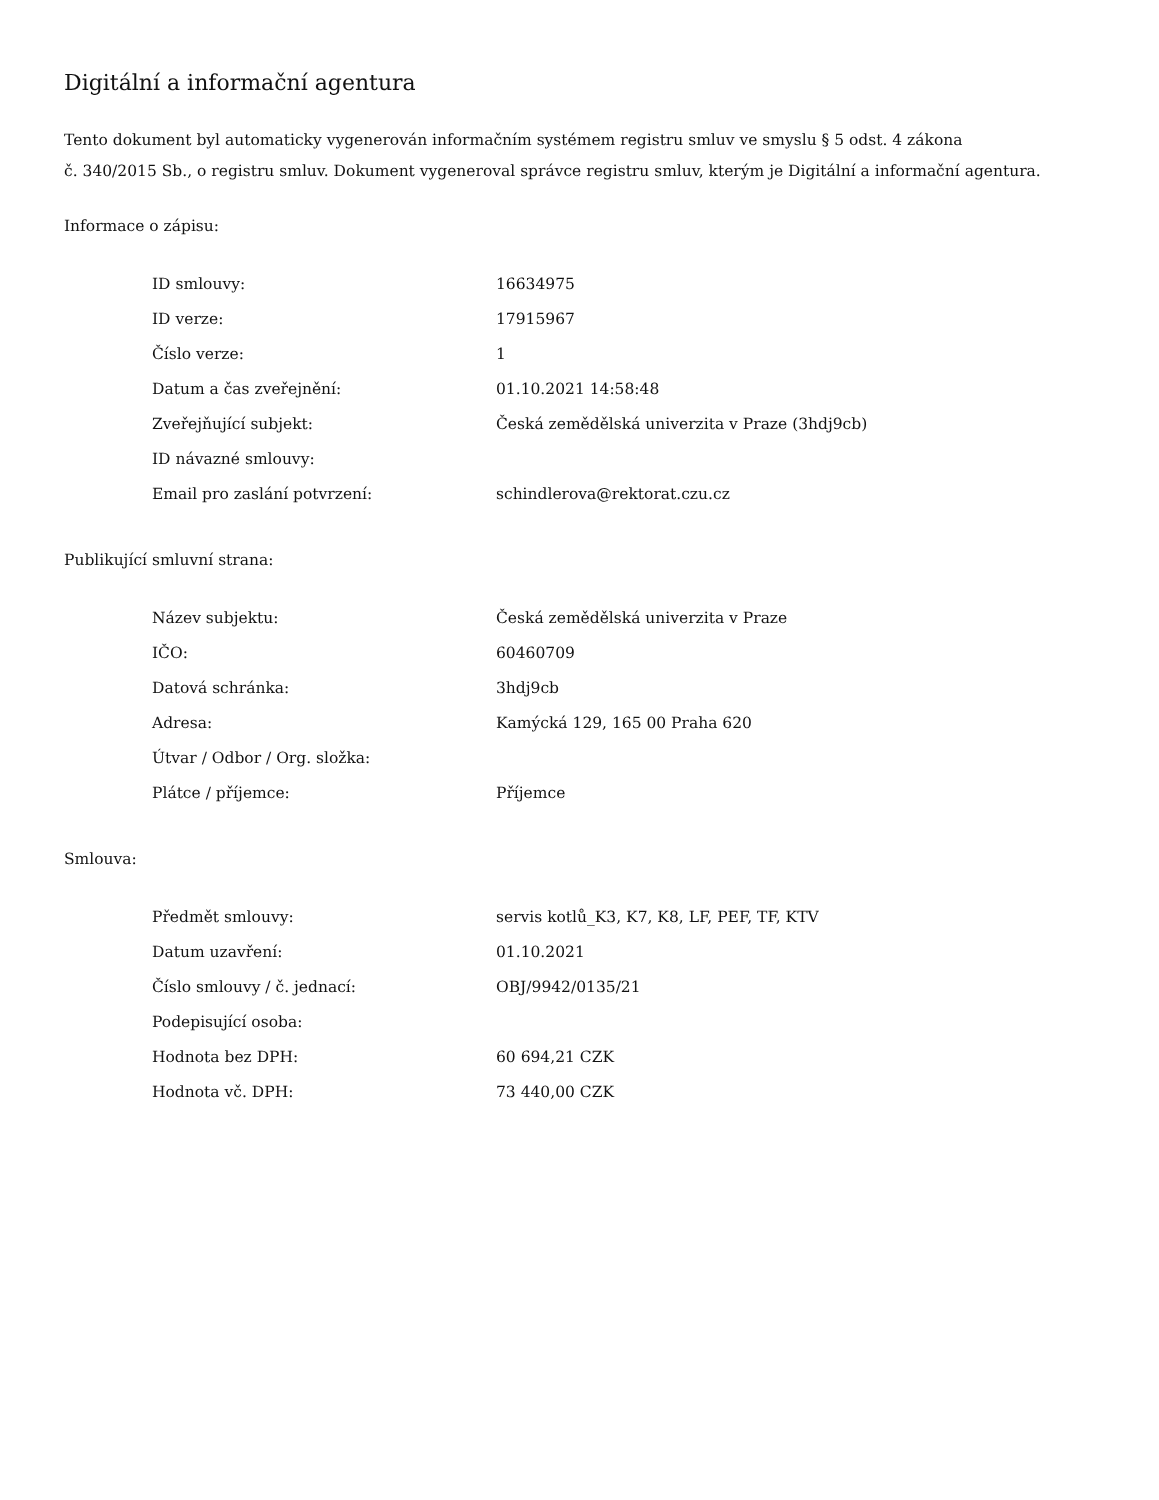Digitální a informační agentura
Tento dokument byl automaticky vygenerován informačním systémem registru smluv ve smyslu § 5 odst. 4 zákona
č. 340/2015 Sb., o registru smluv. Dokument vygeneroval správce registru smluv, kterým je Digitální a informační agentura.
Informace o zápisu:
| ID smlouvy: | 16634975 |
| ID verze: | 17915967 |
| Číslo verze: | 1 |
| Datum a čas zveřejnění: | 01.10.2021 14:58:48 |
| Zveřejňující subjekt: | Česká zemědělská univerzita v Praze (3hdj9cb) |
| ID návazné smlouvy: | |
| Email pro zaslání potvrzení: | schindlerova@rektorat.czu.cz |
Publikující smluvní strana:
| Název subjektu: | Česká zemědělská univerzita v Praze |
| IČO: | 60460709 |
| Datová schránka: | 3hdj9cb |
| Adresa: | Kamýcká 129, 165 00 Praha 620 |
| Útvar / Odbor / Org. složka: | |
| Plátce / příjemce: | Příjemce |
Smlouva:
| Předmět smlouvy: | servis kotlů_K3, K7, K8, LF, PEF, TF, KTV |
| Datum uzavření: | 01.10.2021 |
| Číslo smlouvy / č. jednací: | OBJ/9942/0135/21 |
| Podepisující osoba: | |
| Hodnota bez DPH: | 60 694,21 CZK |
| Hodnota vč. DPH: | 73 440,00 CZK |